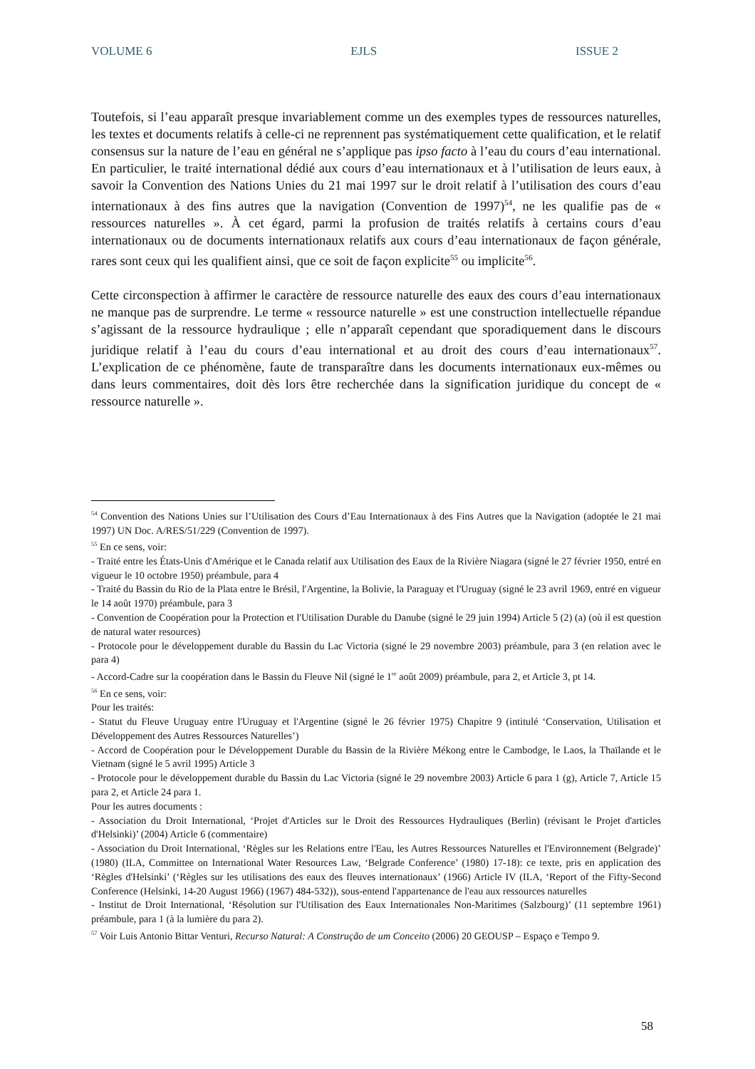VOLUME 6 EJLS ISSUE 2
Toutefois, si l’eau apparaît presque invariablement comme un des exemples types de ressources naturelles, les textes et documents relatifs à celle-ci ne reprennent pas systématiquement cette qualification, et le relatif consensus sur la nature de l’eau en général ne s’applique pas ipso facto à l’eau du cours d’eau international. En particulier, le traité international dédié aux cours d’eau internationaux et à l’utilisation de leurs eaux, à savoir la Convention des Nations Unies du 21 mai 1997 sur le droit relatif à l’utilisation des cours d’eau internationaux à des fins autres que la navigation (Convention de 1997)<sup>54</sup>, ne les qualifie pas de « ressources naturelles ». À cet égard, parmi la profusion de traités relatifs à certains cours d’eau internationaux ou de documents internationaux relatifs aux cours d’eau internationaux de façon générale, rares sont ceux qui les qualifient ainsi, que ce soit de façon explicite<sup>55</sup> ou implicite<sup>56</sup>.
Cette circonspection à affirmer le caractère de ressource naturelle des eaux des cours d’eau internationaux ne manque pas de surprendre. Le terme « ressource naturelle » est une construction intellectuelle répandue s’agissant de la ressource hydraulique ; elle n’apparaît cependant que sporadiquement dans le discours juridique relatif à l’eau du cours d’eau international et au droit des cours d’eau internationaux<sup>57</sup>. L’explication de ce phénomène, faute de transparaître dans les documents internationaux eux-mêmes ou dans leurs commentaires, doit dès lors être recherchée dans la signification juridique du concept de « ressource naturelle ».
<sup>54</sup> Convention des Nations Unies sur l’Utilisation des Cours d’Eau Internationaux à des Fins Autres que la Navigation (adoptée le 21 mai 1997) UN Doc. A/RES/51/229 (Convention de 1997).
<sup>55</sup> En ce sens, voir:
- Traité entre les États-Unis d'Amérique et le Canada relatif aux Utilisation des Eaux de la Rivière Niagara (signé le 27 février 1950, entré en vigueur le 10 octobre 1950) préambule, para 4
- Traité du Bassin du Rio de la Plata entre le Brésil, l'Argentine, la Bolivie, la Paraguay et l'Uruguay (signé le 23 avril 1969, entré en vigueur le 14 août 1970) préambule, para 3
- Convention de Coopération pour la Protection et l'Utilisation Durable du Danube (signé le 29 juin 1994) Article 5 (2) (a) (où il est question de natural water resources)
- Protocole pour le développement durable du Bassin du Lac Victoria (signé le 29 novembre 2003) préambule, para 3 (en relation avec le para 4)
- Accord-Cadre sur la coopération dans le Bassin du Fleuve Nil (signé le 1<sup>er</sup> août 2009) préambule, para 2, et Article 3, pt 14.
<sup>56</sup> En ce sens, voir:
Pour les traités:
- Statut du Fleuve Uruguay entre l'Uruguay et l'Argentine (signé le 26 février 1975) Chapitre 9 (intitulé ‘Conservation, Utilisation et Développement des Autres Ressources Naturelles’)
- Accord de Coopération pour le Développement Durable du Bassin de la Rivière Mékong entre le Cambodge, le Laos, la Thaïlande et le Vietnam (signé le 5 avril 1995) Article 3
- Protocole pour le développement durable du Bassin du Lac Victoria (signé le 29 novembre 2003) Article 6 para 1 (g), Article 7, Article 15 para 2, et Article 24 para 1.
Pour les autres documents :
- Association du Droit International, ‘Projet d'Articles sur le Droit des Ressources Hydrauliques (Berlin) (révisant le Projet d'articles d'Helsinki)’ (2004) Article 6 (commentaire)
- Association du Droit International, ‘Règles sur les Relations entre l'Eau, les Autres Ressources Naturelles et l'Environnement (Belgrade)’ (1980) (ILA, Committee on International Water Resources Law, ‘Belgrade Conference’ (1980) 17-18): ce texte, pris en application des ‘Règles d'Helsinki’ (‘Règles sur les utilisations des eaux des fleuves internationaux’ (1966) Article IV (ILA, ‘Report of the Fifty-Second Conference (Helsinki, 14-20 August 1966) (1967) 484-532)), sous-entend l'appartenance de l'eau aux ressources naturelles
- Institut de Droit International, ‘Résolution sur l'Utilisation des Eaux Internationales Non-Maritimes (Salzbourg)’ (11 septembre 1961) préambule, para 1 (à la lumière du para 2).
<sup>57</sup> Voir Luis Antonio Bittar Venturi, Recurso Natural: A Construção de um Conceito (2006) 20 GEOUSP – Espaço e Tempo 9.
58